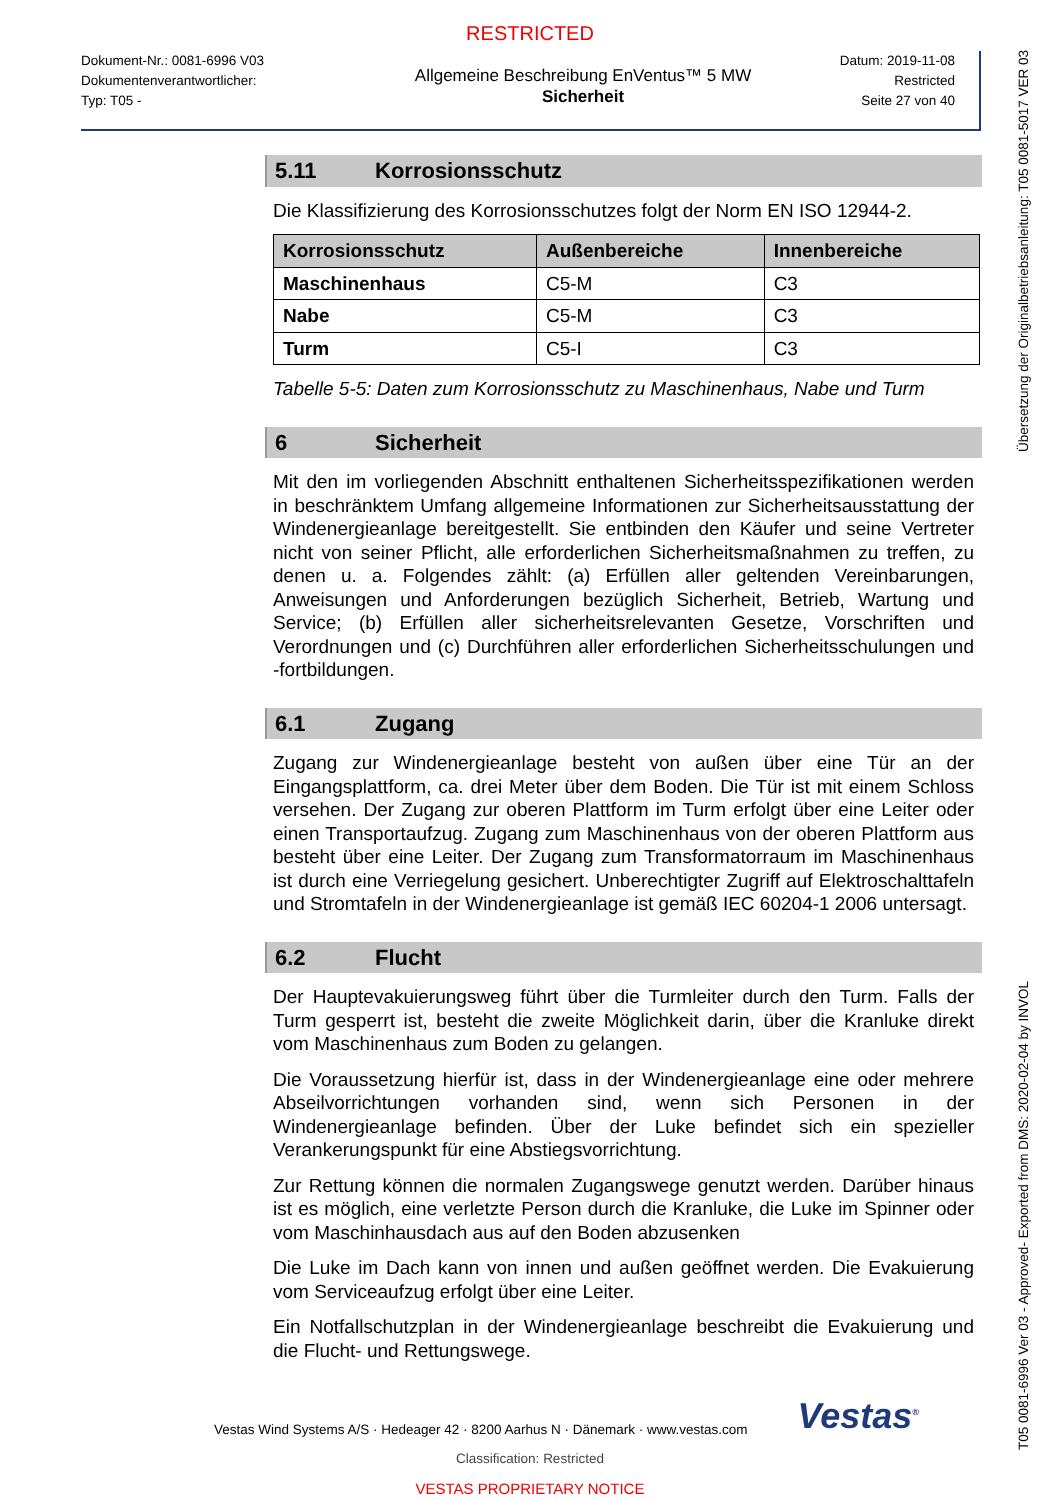RESTRICTED
Dokument-Nr.: 0081-6996 V03
Dokumentenverantwortlicher:
Typ: T05 -
Allgemeine Beschreibung EnVentus™ 5 MW
Sicherheit
Datum: 2019-11-08
Restricted
Seite 27 von 40
5.11 Korrosionsschutz
Die Klassifizierung des Korrosionsschutzes folgt der Norm EN ISO 12944-2.
| Korrosionsschutz | Außenbereiche | Innenbereiche |
| --- | --- | --- |
| Maschinenhaus | C5-M | C3 |
| Nabe | C5-M | C3 |
| Turm | C5-I | C3 |
Tabelle 5-5: Daten zum Korrosionsschutz zu Maschinenhaus, Nabe und Turm
6 Sicherheit
Mit den im vorliegenden Abschnitt enthaltenen Sicherheitsspezifikationen werden in beschränktem Umfang allgemeine Informationen zur Sicherheitsausstattung der Windenergieanlage bereitgestellt. Sie entbinden den Käufer und seine Vertreter nicht von seiner Pflicht, alle erforderlichen Sicherheitsmaßnahmen zu treffen, zu denen u. a. Folgendes zählt: (a) Erfüllen aller geltenden Vereinbarungen, Anweisungen und Anforderungen bezüglich Sicherheit, Betrieb, Wartung und Service; (b) Erfüllen aller sicherheitsrelevanten Gesetze, Vorschriften und Verordnungen und (c) Durchführen aller erforderlichen Sicherheitsschulungen und -fortbildungen.
6.1 Zugang
Zugang zur Windenergieanlage besteht von außen über eine Tür an der Eingangsplattform, ca. drei Meter über dem Boden. Die Tür ist mit einem Schloss versehen. Der Zugang zur oberen Plattform im Turm erfolgt über eine Leiter oder einen Transportaufzug. Zugang zum Maschinenhaus von der oberen Plattform aus besteht über eine Leiter. Der Zugang zum Transformatorraum im Maschinenhaus ist durch eine Verriegelung gesichert. Unberechtigter Zugriff auf Elektroschalttafeln und Stromtafeln in der Windenergieanlage ist gemäß IEC 60204-1 2006 untersagt.
6.2 Flucht
Der Hauptevakuierungsweg führt über die Turmleiter durch den Turm. Falls der Turm gesperrt ist, besteht die zweite Möglichkeit darin, über die Kranluke direkt vom Maschinenhaus zum Boden zu gelangen.
Die Voraussetzung hierfür ist, dass in der Windenergieanlage eine oder mehrere Abseilvorrichtungen vorhanden sind, wenn sich Personen in der Windenergieanlage befinden. Über der Luke befindet sich ein spezieller Verankerungspunkt für eine Abstiegsvorrichtung.
Zur Rettung können die normalen Zugangswege genutzt werden. Darüber hinaus ist es möglich, eine verletzte Person durch die Kranluke, die Luke im Spinner oder vom Maschinhausdach aus auf den Boden abzusenken
Die Luke im Dach kann von innen und außen geöffnet werden. Die Evakuierung vom Serviceaufzug erfolgt über eine Leiter.
Ein Notfallschutzplan in der Windenergieanlage beschreibt die Evakuierung und die Flucht- und Rettungswege.
Vestas Wind Systems A/S · Hedeager 42 · 8200 Aarhus N · Dänemark · www.vestas.com Vestas<sup>®</sup>
Classification: Restricted
VESTAS PROPRIETARY NOTICE
Übersetzung der Originalbetriebsanleitung: T05 0081-5017 VER 03
T05 0081-6996 Ver 03 - Approved- Exported from DMS: 2020-02-04 by INVOL